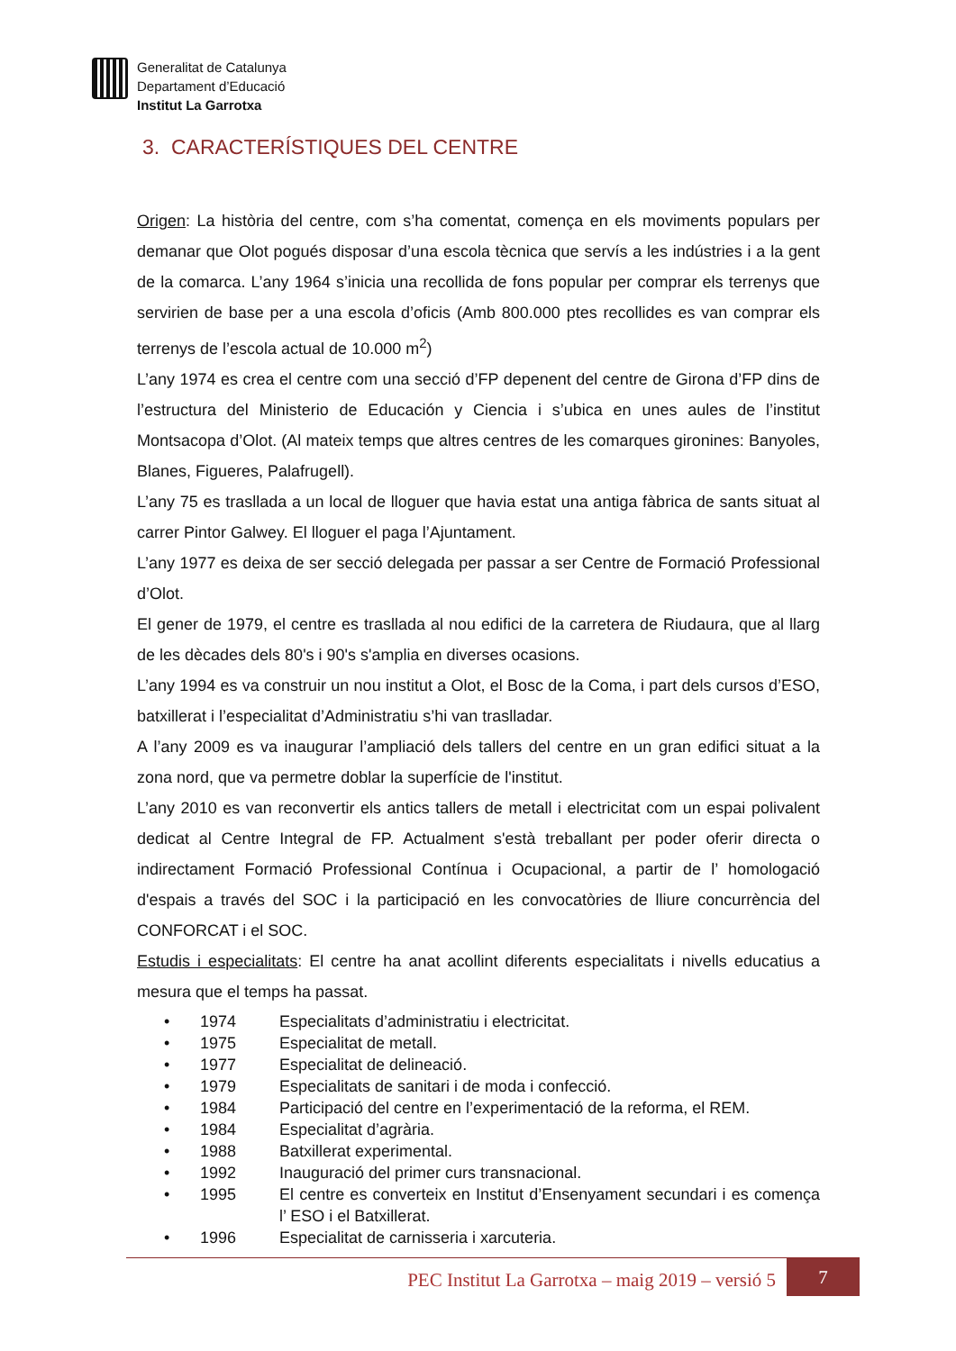Generalitat de Catalunya
Departament d’Educació
Institut La Garrotxa
3. CARACTERÍSTIQUES DEL CENTRE
Origen: La història del centre, com s’ha comentat, comença en els moviments populars per demanar que Olot pogués disposar d’una escola tècnica que servís a les indústries i a la gent de la comarca. L’any 1964 s’inicia una recollida de fons popular per comprar els terrenys que servirien de base per a una escola d’oficis (Amb 800.000 ptes recollides es van comprar els terrenys de l’escola actual de 10.000 m<sup>2</sup>)
L’any 1974 es crea el centre com una secció d’FP depenent del centre de Girona d’FP dins de l’estructura del Ministerio de Educación y Ciencia i s’ubica en unes aules de l’institut Montsacopa d’Olot. (Al mateix temps que altres centres de les comarques gironines: Banyoles, Blanes, Figueres, Palafrugell).
L’any 75 es trasllada a un local de lloguer que havia estat una antiga fàbrica de sants situat al carrer Pintor Galwey. El lloguer el paga l’Ajuntament.
L’any 1977 es deixa de ser secció delegada per passar a ser Centre de Formació Professional d’Olot.
El gener de 1979, el centre es trasllada al nou edifici de la carretera de Riudaura, que al llarg de les dècades dels 80's i 90's s'amplia en diverses ocasions.
L’any 1994 es va construir un nou institut a Olot, el Bosc de la Coma, i part dels cursos d’ESO, batxillerat i l’especialitat d’Administratiu s’hi van traslladar.
A l’any 2009 es va inaugurar l’ampliació dels tallers del centre en un gran edifici situat a la zona nord, que va permetre doblar la superfície de l'institut.
L’any 2010 es van reconvertir els antics tallers de metall i electricitat com un espai polivalent dedicat al Centre Integral de FP. Actualment s'està treballant per poder oferir directa o indirectament Formació Professional Contínua i Ocupacional, a partir de l’ homologació d'espais a través del SOC i la participació en les convocatòries de lliure concurrència del CONFORCAT i el SOC.
Estudis i especialitats: El centre ha anat acollint diferents especialitats i nivells educatius a mesura que el temps ha passat.
• 1974 Especialitats d’administratiu i electricitat.
• 1975 Especialitat de metall.
• 1977 Especialitat de delineació.
• 1979 Especialitats de sanitari i de moda i confecció.
• 1984 Participació del centre en l’experimentació de la reforma, el REM.
• 1984 Especialitat d’agrària.
• 1988 Batxillerat experimental.
• 1992 Inauguració del primer curs transnacional.
• 1995 El centre es converteix en Institut d’Ensenyament secundari i es comença l’ ESO i el Batxillerat.
• 1996 Especialitat de carnisseria i xarcuteria.
PEC Institut La Garrotxa – maig 2019 – versió 5
7